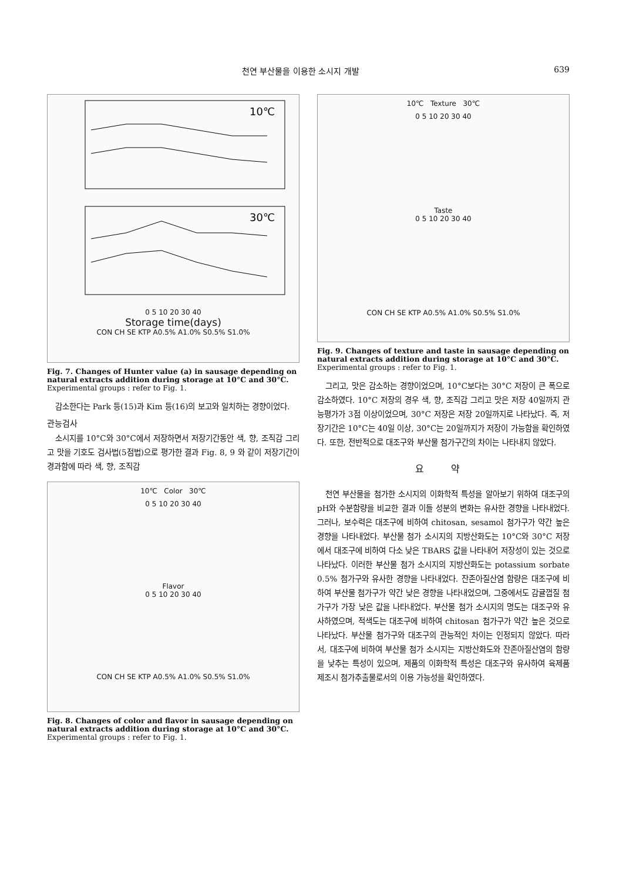천연 부산물을 이용한 소시지 개발 639
10℃
30℃
0 5 10 20 30 40
Storage time(days)
CON CH SE KTP A0.5% A1.0% S0.5% S1.0%
Fig. 7. Changes of Hunter value (a) in sausage depending on natural extracts addition during storage at 10°C and 30°C.
Experimental groups : refer to Fig. 1.
감소한다는 Park 등(15)과 Kim 등(16)의 보고와 일치하는 경향이었다.
관능검사
소시지를 10°C와 30°C에서 저장하면서 저장기간동안 색, 향, 조직감 그리고 맛을 기호도 검사법(5점법)으로 평가한 결과 Fig. 8, 9 와 같이 저장기간이 경과함에 따라 색, 향, 조직감
10℃ Color 30℃
0 5 10 20 30 40
Flavor
0 5 10 20 30 40
CON CH SE KTP A0.5% A1.0% S0.5% S1.0%
Fig. 8. Changes of color and flavor in sausage depending on natural extracts addition during storage at 10°C and 30°C.
Experimental groups : refer to Fig. 1.
10℃ Texture 30℃
0 5 10 20 30 40
Taste
0 5 10 20 30 40
CON CH SE KTP A0.5% A1.0% S0.5% S1.0%
Fig. 9. Changes of texture and taste in sausage depending on natural extracts addition during storage at 10°C and 30°C.
Experimental groups : refer to Fig. 1.
그리고, 맛은 감소하는 경향이었으며, 10°C보다는 30°C 저장이 큰 폭으로 감소하였다. 10°C 저장의 경우 색, 향, 조직감 그리고 맛은 저장 40일까지 관능평가가 3점 이상이었으며, 30°C 저장은 저장 20일까지로 나타났다. 즉, 저장기간은 10°C는 40일 이상, 30°C는 20일까지가 저장이 가능함을 확인하였다. 또한, 전반적으로 대조구와 부산물 첨가구간의 차이는 나타내지 않았다.
요 약
천연 부산물을 첨가한 소시지의 이화학적 특성을 알아보기 위하여 대조구의 pH와 수분함량을 비교한 결과 이들 성분의 변화는 유사한 경향을 나타내었다. 그러나, 보수력은 대조구에 비하여 chitosan, sesamol 첨가구가 약간 높은 경향을 나타내었다. 부산물 첨가 소시지의 지방산화도는 10°C와 30°C 저장에서 대조구에 비하여 다소 낮은 TBARS 값을 나타내어 저장성이 있는 것으로 나타났다. 이러한 부산물 첨가 소시지의 지방산화도는 potassium sorbate 0.5% 첨가구와 유사한 경향을 나타내었다. 잔존아질산염 함량은 대조구에 비하여 부산물 첨가구가 약간 낮은 경향을 나타내었으며, 그중에서도 감귤껍질 첨가구가 가장 낮은 값을 나타내었다. 부산물 첨가 소시지의 명도는 대조구와 유사하였으며, 적색도는 대조구에 비하여 chitosan 첨가구가 약간 높은 것으로 나타났다. 부산물 첨가구와 대조구의 관능적인 차이는 인정되지 않았다. 따라서, 대조구에 비하여 부산물 첨가 소시지는 지방산화도와 잔존아질산염의 함량을 낮추는 특성이 있으며, 제품의 이화학적 특성은 대조구와 유사하여 육제품 제조시 첨가추출물로서의 이용 가능성을 확인하였다.